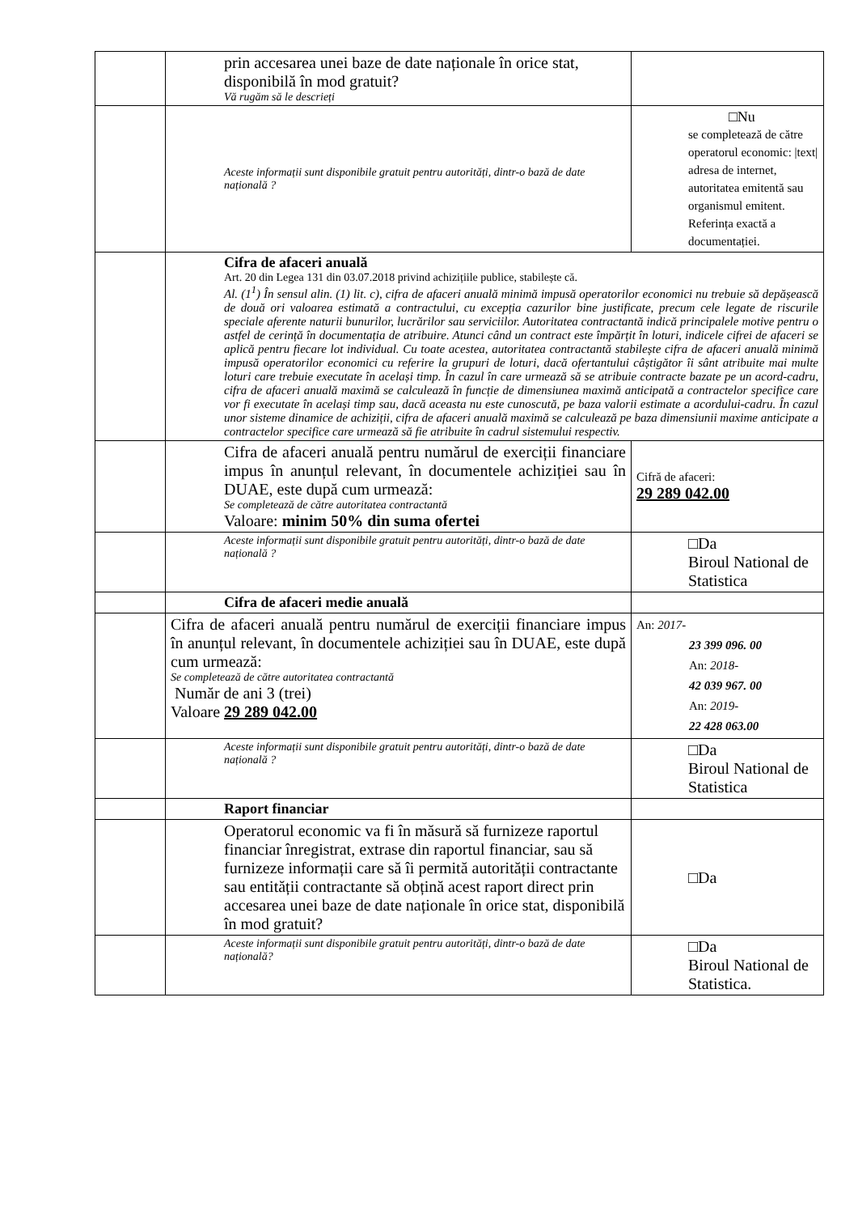| | prin accesarea unei baze de date naționale în orice stat, disponibilă în mod gratuit? Vă rugăm să le descrieți | |
| | Aceste informații sunt disponibile gratuit pentru autorități, dintr-o bază de date națională ? | □Nu se completează de către operatorul economic: /text/ adresa de internet, autoritatea emitentă sau organismul emitent. Referința exactă a documentației. |
| | Cifra de afaceri anuală Art. 20 din Legea 131 din 03.07.2018 privind achizițiile publice, stabilește că. Al. (1<sup>1</sup>) În sensul alin. (1) lit. c), cifra de afaceri anuală minimă impusă operatorilor economici nu trebuie să depășească de două ori valoarea estimată a contractului, cu excepția cazurilor bine justificate, precum cele legate de riscurile speciale aferente naturii bunurilor, lucrărilor sau serviciilor. Autoritatea contractantă indică principalele motive pentru o astfel de cerință în documentația de atribuire. Atunci când un contract este împărțit în loturi, indicele cifrei de afaceri se aplică pentru fiecare lot individual. Cu toate acestea, autoritatea contractantă stabilește cifra de afaceri anuală minimă impusă operatorilor economici cu referire la grupuri de loturi, dacă ofertantului câștigător îi sânt atribuite mai multe loturi care trebuie executate în același timp. În cazul în care urmează să se atribuie contracte bazate pe un acord-cadru, cifra de afaceri anuală maximă se calculează în funcție de dimensiunea maximă anticipată a contractelor specifice care vor fi executate în același timp sau, dacă aceasta nu este cunoscută, pe baza valorii estimate a acordului-cadru. În cazul unor sisteme dinamice de achiziții, cifra de afaceri anuală maximă se calculează pe baza dimensiunii maxime anticipate a contractelor specifice care urmează să fie atribuite în cadrul sistemului respectiv. | |
| | Cifra de afaceri anuală pentru numărul de exerciții financiare impus în anunțul relevant, în documentele achiziției sau în DUAE, este după cum urmează: Se completează de către autoritatea contractantă Valoare: minim 50% din suma ofertei | Cifră de afaceri: 29 289 042.00 |
| | Aceste informații sunt disponibile gratuit pentru autorități, dintr-o bază de date națională ? | □Da Biroul National de Statistica |
| | Cifra de afaceri medie anuală | |
| | Cifra de afaceri anuală pentru numărul de exerciții financiare impus în anunțul relevant, în documentele achiziției sau în DUAE, este după cum urmează: Se completează de către autoritatea contractantă Număr de ani 3 (trei) Valoare 29 289 042.00 | An: 2017- 23 399 096. 00 An: 2018- 42 039 967. 00 An: 2019- 22 428 063.00 |
| | Aceste informații sunt disponibile gratuit pentru autorități, dintr-o bază de date națională ? | □Da Biroul National de Statistica |
| | Raport financiar | |
| | Operatorul economic va fi în măsură să furnizeze raportul financiar înregistrat, extrase din raportul financiar, sau să furnizeze informații care să îi permită autorității contractante sau entității contractante să obțină acest raport direct prin accesarea unei baze de date naționale în orice stat, disponibilă în mod gratuit? | □Da |
| | Aceste informații sunt disponibile gratuit pentru autorități, dintr-o bază de date națională? | □Da Biroul National de Statistica. |